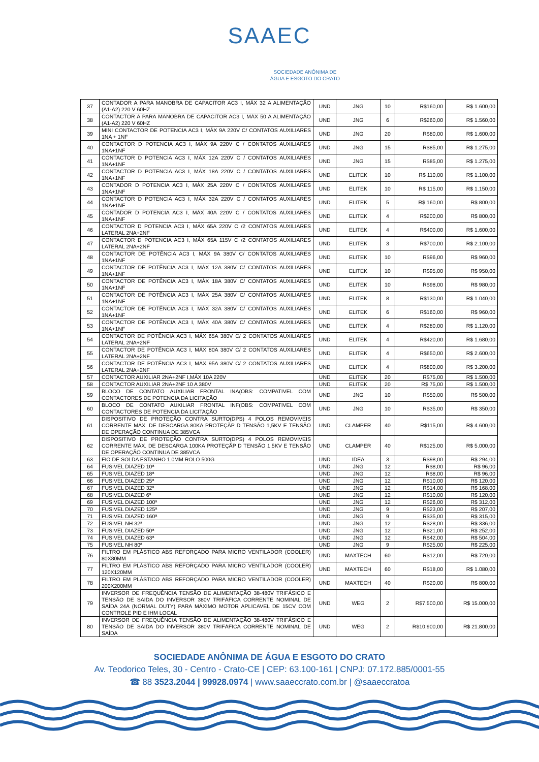SAAEC
SOCIEDADE ANÔNIMA DE
ÁGUA E ESGOTO DO CRATO
| 37 | CONTADOR A PARA MANOBRA DE CAPACITOR AC3 I, MÁX 32 A ALIMENTAÇÃO (A1-A2) 220 V 60HZ | UND | JNG | 10 | R$160,00 | R$ 1.600,00 |
| 38 | CONTACTOR A PARA MANOBRA DE CAPACITOR AC3 I, MÁX 50 A ALIMENTAÇÃO (A1-A2) 220 V 60HZ | UND | JNG | 6 | R$260,00 | R$ 1.560,00 |
| 39 | MINI CONTACTOR DE POTENCIA AC3 I, MÁX 9A 220V C/ CONTATOS AUXILIARES 1NA + 1NF | UND | JNG | 20 | R$80,00 | R$ 1.600,00 |
| 40 | CONTACTOR D POTENCIA AC3 I, MÁX 9A 220V C / CONTATOS AUXILIARES 1NA+1NF | UND | JNG | 15 | R$85,00 | R$ 1.275,00 |
| 41 | CONTACTOR D POTENCIA AC3 I, MÁX 12A 220V C / CONTATOS AUXILIARES 1NA+1NF | UND | JNG | 15 | R$85,00 | R$ 1.275,00 |
| 42 | CONTACTOR D POTENCIA AC3 I, MÁX 18A 220V C / CONTATOS AUXILIARES 1NA+1NF | UND | ELITEK | 10 | R$ 110,00 | R$ 1.100,00 |
| 43 | CONTADOR D POTENCIA AC3 I, MÁX 25A 220V C / CONTATOS AUXILIARES 1NA+1NF | UND | ELITEK | 10 | R$ 115,00 | R$ 1.150,00 |
| 44 | CONTACTOR D POTENCIA AC3 I, MÁX 32A 220V C / CONTATOS AUXILIARES 1NA+1NF | UND | ELITEK | 5 | R$ 160,00 | R$ 800,00 |
| 45 | CONTADOR D POTENCIA AC3 I, MÁX 40A 220V C / CONTATOS AUXILIARES 1NA+1NF | UND | ELITEK | 4 | R$200,00 | R$ 800,00 |
| 46 | CONTACTOR D POTENCIA AC3 I, MÁX 65A 220V C /2 CONTATOS AUXILIARES LATERAL 2NA+2NF | UND | ELITEK | 4 | R$400,00 | R$ 1.600,00 |
| 47 | CONTACTOR D POTENCIA AC3 I, MÁX 65A 115V C /2 CONTATOS AUXILIARES LATERAL 2NA+2NF | UND | ELITEK | 3 | R$700,00 | R$ 2.100,00 |
| 48 | CONTACTOR DE POTÊNCIA AC3 I, MÁX 9A 380V C/ CONTATOS AUXILIARES 1NA+1NF | UND | ELITEK | 10 | R$96,00 | R$ 960,00 |
| 49 | CONTACTOR DE POTÊNCIA AC3 I, MÁX 12A 380V C/ CONTATOS AUXILIARES 1NA+1NF | UND | ELITEK | 10 | R$95,00 | R$ 950,00 |
| 50 | CONTACTOR DE POTÊNCIA AC3 I, MÁX 18A 380V C/ CONTATOS AUXILIARES 1NA+1NF | UND | ELITEK | 10 | R$98,00 | R$ 980,00 |
| 51 | CONTACTOR DE POTÊNCIA AC3 I, MÁX 25A 380V C/ CONTATOS AUXILIARES 1NA+1NF | UND | ELITEK | 8 | R$130,00 | R$ 1.040,00 |
| 52 | CONTACTOR DE POTÊNCIA AC3 I, MÁX 32A 380V C/ CONTATOS AUXILIARES 1NA+1NF | UND | ELITEK | 6 | R$160,00 | R$ 960,00 |
| 53 | CONTACTOR DE POTÊNCIA AC3 I, MÁX 40A 380V C/ CONTATOS AUXILIARES 1NA+1NF | UND | ELITEK | 4 | R$280,00 | R$ 1.120,00 |
| 54 | CONTACTOR DE POTÊNCIA AC3 I, MÁX 65A 380V C/ 2 CONTATOS AUXILIARES LATERAL 2NA+2NF | UND | ELITEK | 4 | R$420,00 | R$ 1.680,00 |
| 55 | CONTACTOR DE POTÊNCIA AC3 I, MÁX 80A 380V C/ 2 CONTATOS AUXILIARES LATERAL 2NA+2NF | UND | ELITEK | 4 | R$650,00 | R$ 2.600,00 |
| 56 | CONTACTOR DE POTÊNCIA AC3 I, MÁX 95A 380V C/ 2 CONTATOS AUXILIARES LATERAL 2NA+2NF | UND | ELITEK | 4 | R$800,00 | R$ 3.200,00 |
| 57 | CONTACTOR AUXILIAR 2NA+2NF I,MÁX 10A 220V | UND | ELITEK | 20 | R$75,00 | R$ 1.500,00 |
| 58 | CONTACTOR AUXILIAR 2NA+2NF 10 A 380V | UND | ELITEK | 20 | R$ 75,00 | R$ 1.500,00 |
| 59 | BLOCO DE CONTATO AUXILIAR FRONTAL INA(OBS: COMPATIVEL COM CONTACTORES DE POTENCIA DA LICITAÇÃO | UND | JNG | 10 | R$50,00 | R$ 500,00 |
| 60 | BLOCO DE CONTATO AUXILIAR FRONTAL INF(OBS: COMPATIVEL COM CONTACTORES DE POTENCIA DA LICITAÇÃO | UND | JNG | 10 | R$35,00 | R$ 350,00 |
| 61 | DISPOSITIVO DE PROTEÇÃO CONTRA SURTO(DPS) 4 POLOS REMOVIVEIS CORRENTE MÁX. DE DESCARGA 80KA PROTEÇÃP D TENSÃO 1,5KV E TENSÃO DE OPERAÇÃO CONTINUA DE 385VCA | UND | CLAMPER | 40 | R$115,00 | R$ 4.600,00 |
| 62 | DISPOSITIVO DE PROTEÇÃO CONTRA SURTO(DPS) 4 POLOS REMOVIVEIS CORRENTE MÁX. DE DESCARGA 100KA PROTEÇÃP D TENSÃO 1,5KV E TENSÃO DE OPERAÇÃO CONTINUA DE 385VCA | UND | CLAMPER | 40 | R$125,00 | R$ 5.000,00 |
| 63 | FIO DE SOLDA ESTANHO 1.0MM ROLO 500G | UND | IDEA | 3 | R$98,00 | R$ 294,00 |
| 64 | FUSIVEL DIAZED 10ª | UND | JNG | 12 | R$8,00 | R$ 96,00 |
| 65 | FUSIVEL DIAZED 18ª | UND | JNG | 12 | R$8,00 | R$ 96,00 |
| 66 | FUSIVEL DIAZED 25ª | UND | JNG | 12 | R$10,00 | R$ 120,00 |
| 67 | FUSIVEL DIAZED 32ª | UND | JNG | 12 | R$14,00 | R$ 168,00 |
| 68 | FUSIVEL DIAZED 6ª | UND | JNG | 12 | R$10,00 | R$ 120,00 |
| 69 | FUSIVEL DIAZED 100ª | UND | JNG | 12 | R$26,00 | R$ 312,00 |
| 70 | FUSIVEL DIAZED 125ª | UND | JNG | 9 | R$23,00 | R$ 207,00 |
| 71 | FUSIVEL DIAZED 160ª | UND | JNG | 9 | R$35,00 | R$ 315,00 |
| 72 | FUSIVEL NH 32ª | UND | JNG | 12 | R$28,00 | R$ 336,00 |
| 73 | FUSIVEL DIAZED 50ª | UND | JNG | 12 | R$21,00 | R$ 252,00 |
| 74 | FUSIVEL DIAZED 63ª | UND | JNG | 12 | R$42,00 | R$ 504,00 |
| 75 | FUSIVEL NH 80ª | UND | JNG | 9 | R$25,00 | R$ 225,00 |
| 76 | FILTRO EM PLÁSTICO ABS REFORÇADO PARA MICRO VENTILADOR (COOLER) 80X80MM | UND | MAXTECH | 60 | R$12,00 | R$ 720,00 |
| 77 | FILTRO EM PLÁSTICO ABS REFORÇADO PARA MICRO VENTILADOR (COOLER) 120X120MM | UND | MAXTECH | 60 | R$18,00 | R$ 1.080,00 |
| 78 | FILTRO EM PLÁSTICO ABS REFORÇADO PARA MICRO VENTILADOR (COOLER) 200X200MM | UND | MAXTECH | 40 | R$20,00 | R$ 800,00 |
| 79 | INVERSOR DE FREQUÊNCIA TENSÃO DE ALIMENTAÇÃO 38-480V TRIFÁSICO E TENSÃO DE SAIDA DO INVERSOR 380V TRIFÁFICA CORRENTE NOMINAL DE SAÍDA 24A (NORMAL DUTY) PARA MÁXIMO MOTOR APLICAVEL DE 15CV COM CONTROLE PID E IHM LOCAL | UND | WEG | 2 | R$7.500,00 | R$ 15.000,00 |
| 80 | INVERSOR DE FREQUÊNCIA TENSÃO DE ALIMENTAÇÃO 38-480V TRIFÁSICO E TENSÃO DE SAIDA DO INVERSOR 380V TRIFÁFICA CORRENTE NOMINAL DE SAÍDA | UND | WEG | 2 | R$10.900,00 | R$ 21.800,00 |
SOCIEDADE ANÔNIMA DE ÁGUA E ESGOTO DO CRATO
Av. Teodorico Teles, 30 - Centro - Crato-CE | CEP: 63.100-161 | CNPJ: 07.172.885/0001-55
☎ 88 3523.2044 | 99928.0974 | www.saaeccrato.com.br | @saaeccratoa